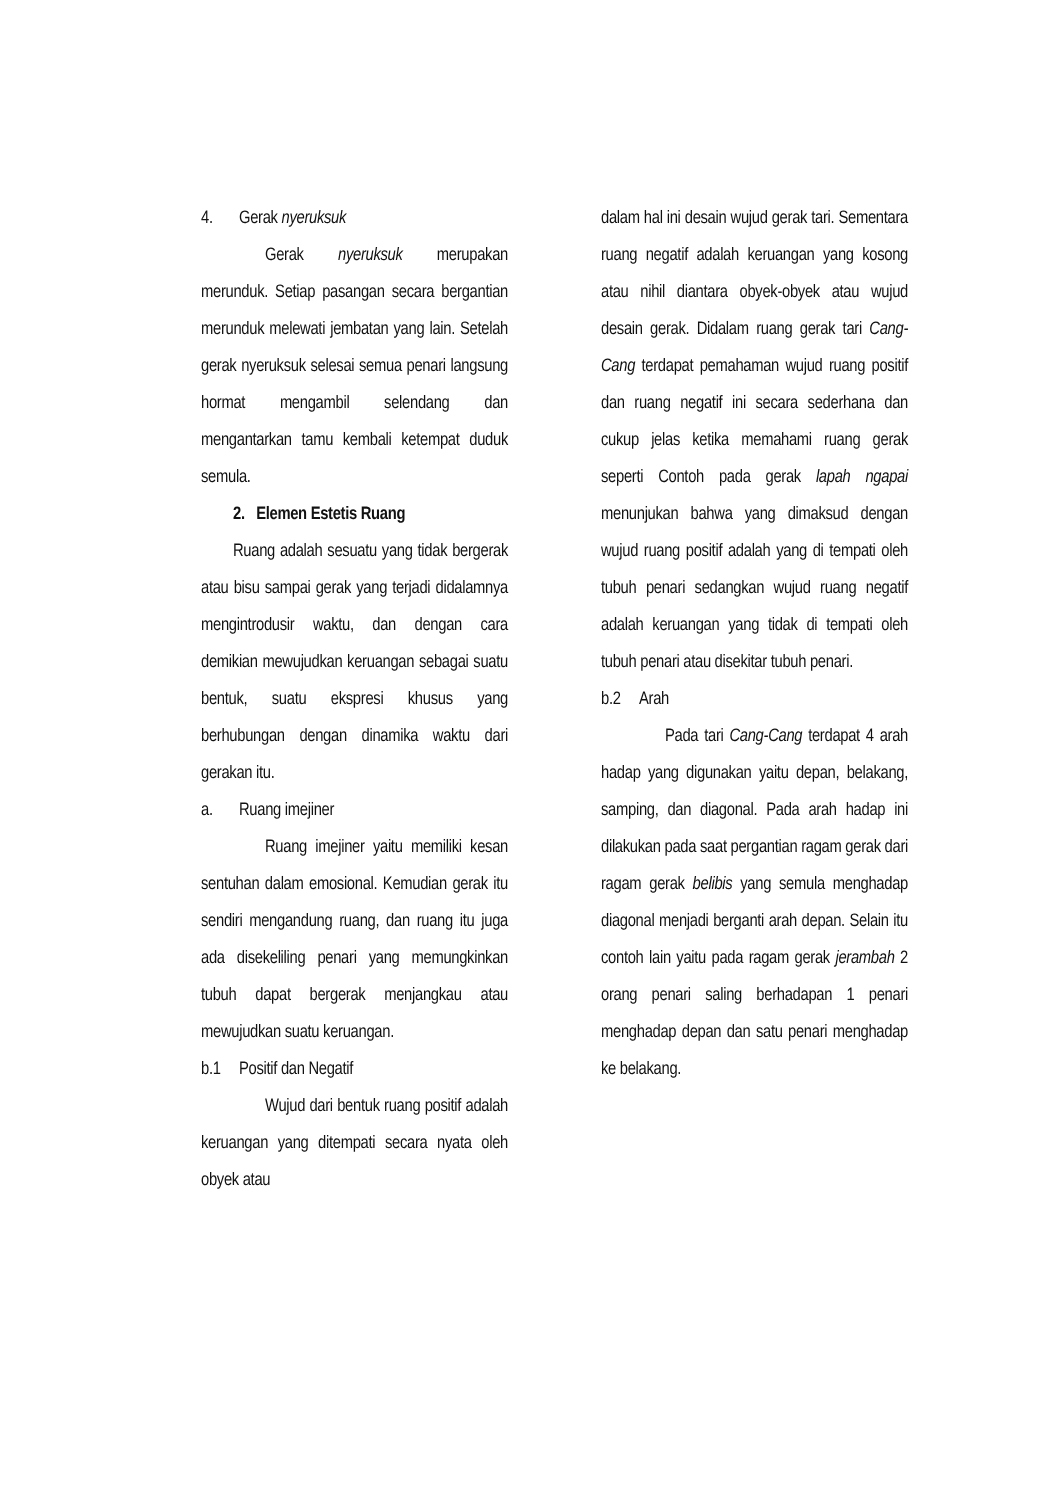4. Gerak nyeruksuk
Gerak nyeruksuk merupakan merunduk. Setiap pasangan secara bergantian merunduk melewati jembatan yang lain. Setelah gerak nyeruksuk selesai semua penari langsung hormat mengambil selendang dan mengantarkan tamu kembali ketempat duduk semula.
2. Elemen Estetis Ruang
Ruang adalah sesuatu yang tidak bergerak atau bisu sampai gerak yang terjadi didalamnya mengintrodusir waktu, dan dengan cara demikian mewujudkan keruangan sebagai suatu bentuk, suatu ekspresi khusus yang berhubungan dengan dinamika waktu dari gerakan itu.
a. Ruang imejiner
Ruang imejiner yaitu memiliki kesan sentuhan dalam emosional. Kemudian gerak itu sendiri mengandung ruang, dan ruang itu juga ada disekeliling penari yang memungkinkan tubuh dapat bergerak menjangkau atau mewujudkan suatu keruangan.
b.1 Positif dan Negatif
Wujud dari bentuk ruang positif adalah keruangan yang ditempati secara nyata oleh obyek atau
dalam hal ini desain wujud gerak tari. Sementara ruang negatif adalah keruangan yang kosong atau nihil diantara obyek-obyek atau wujud desain gerak. Didalam ruang gerak tari Cang-Cang terdapat pemahaman wujud ruang positif dan ruang negatif ini secara sederhana dan cukup jelas ketika memahami ruang gerak seperti Contoh pada gerak lapah ngapai menunjukan bahwa yang dimaksud dengan wujud ruang positif adalah yang di tempati oleh tubuh penari sedangkan wujud ruang negatif adalah keruangan yang tidak di tempati oleh tubuh penari atau disekitar tubuh penari.
b.2 Arah
Pada tari Cang-Cang terdapat 4 arah hadap yang digunakan yaitu depan, belakang, samping, dan diagonal. Pada arah hadap ini dilakukan pada saat pergantian ragam gerak dari ragam gerak belibis yang semula menghadap diagonal menjadi berganti arah depan. Selain itu contoh lain yaitu pada ragam gerak jerambah 2 orang penari saling berhadapan 1 penari menghadap depan dan satu penari menghadap ke belakang.